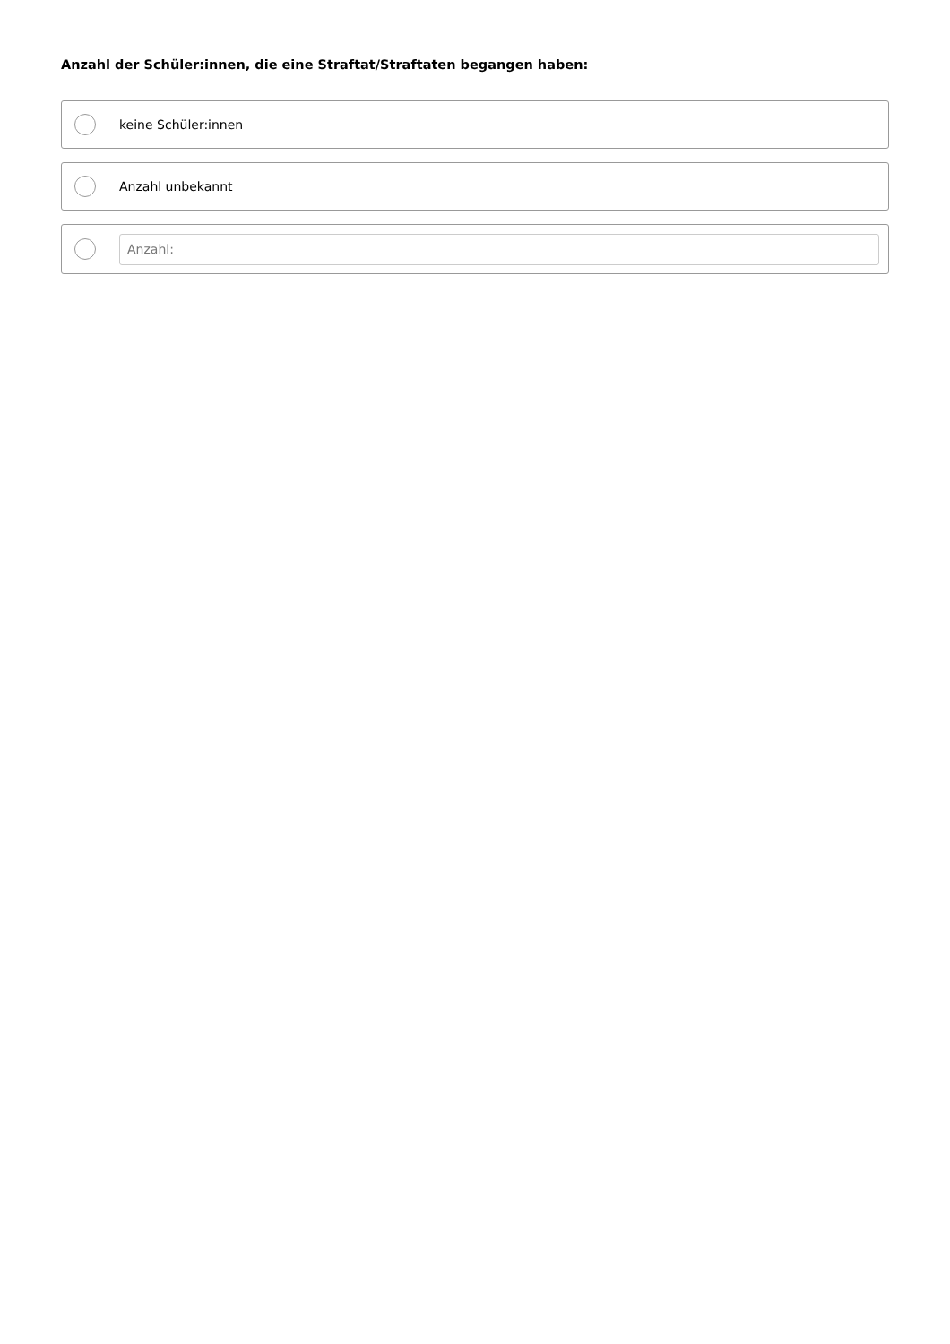Anzahl der Schüler:innen, die eine Straftat/Straftaten begangen haben:
keine Schüler:innen
Anzahl unbekannt
Anzahl: